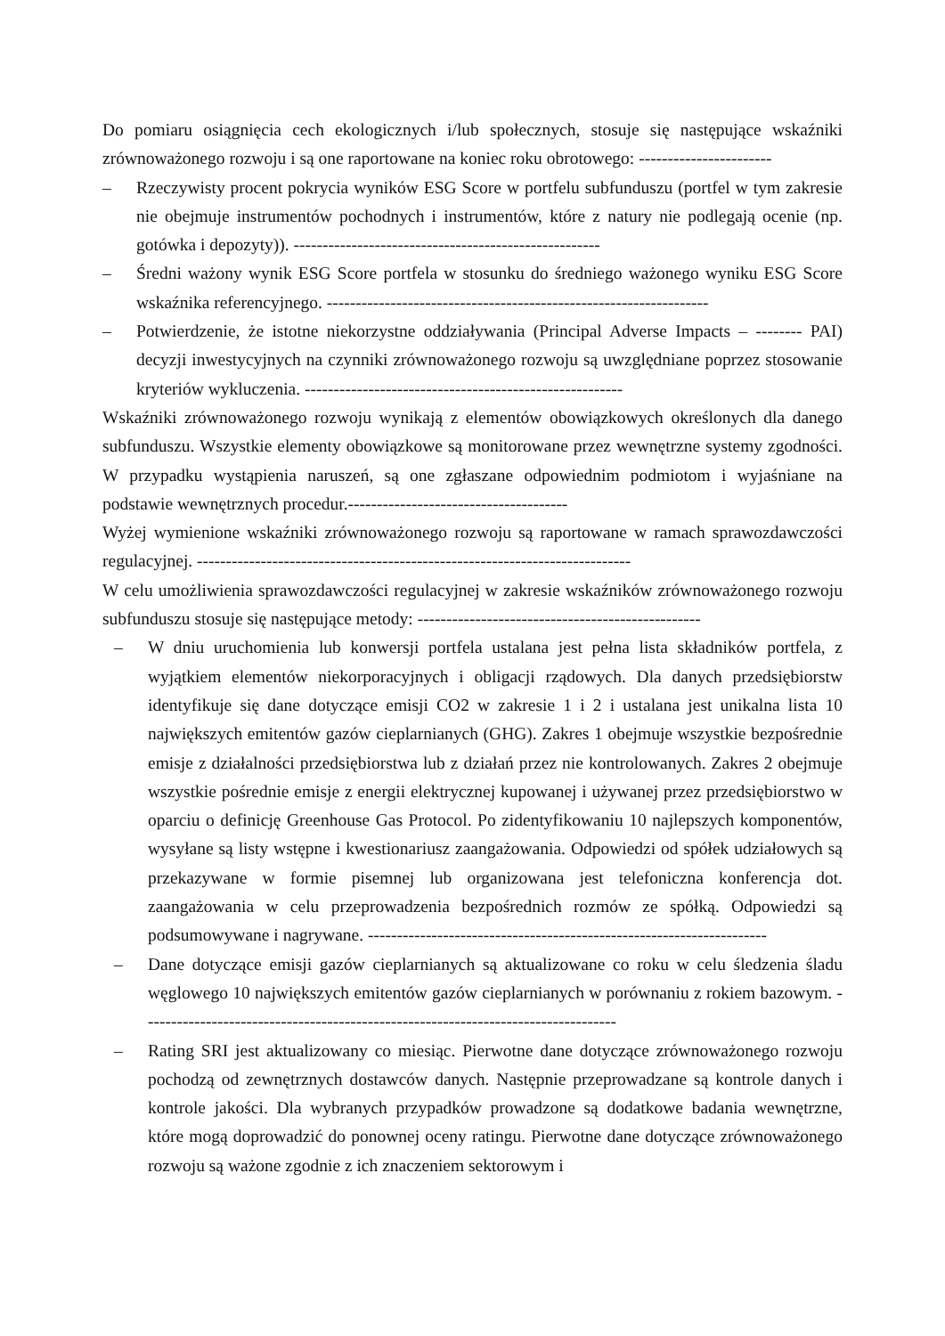Do pomiaru osiągnięcia cech ekologicznych i/lub społecznych, stosuje się następujące wskaźniki zrównoważonego rozwoju i są one raportowane na koniec roku obrotowego: -----------------------
– Rzeczywisty procent pokrycia wyników ESG Score w portfelu subfunduszu (portfel w tym zakresie nie obejmuje instrumentów pochodnych i instrumentów, które z natury nie podlegają ocenie (np. gotówka i depozyty)). -----------------------------------------------------
– Średni ważony wynik ESG Score portfela w stosunku do średniego ważonego wyniku ESG Score wskaźnika referencyjnego. ------------------------------------------------------------------
– Potwierdzenie, że istotne niekorzystne oddziaływania (Principal Adverse Impacts – -------- PAI) decyzji inwestycyjnych na czynniki zrównoważonego rozwoju są uwzględniane poprzez stosowanie kryteriów wykluczenia. -------------------------------------------------------
Wskaźniki zrównoważonego rozwoju wynikają z elementów obowiązkowych określonych dla danego subfunduszu. Wszystkie elementy obowiązkowe są monitorowane przez wewnętrzne systemy zgodności. W przypadku wystąpienia naruszeń, są one zgłaszane odpowiednim podmiotom i wyjaśniane na podstawie wewnętrznych procedur.--------------------------------------
Wyżej wymienione wskaźniki zrównoważonego rozwoju są raportowane w ramach sprawozdawczości regulacyjnej. ---------------------------------------------------------------------------
W celu umożliwienia sprawozdawczości regulacyjnej w zakresie wskaźników zrównoważonego rozwoju subfunduszu stosuje się następujące metody: -------------------------------------------------
– W dniu uruchomienia lub konwersji portfela ustalana jest pełna lista składników portfela, z wyjątkiem elementów niekorporacyjnych i obligacji rządowych. Dla danych przedsiębiorstw identyfikuje się dane dotyczące emisji CO2 w zakresie 1 i 2 i ustalana jest unikalna lista 10 największych emitentów gazów cieplarnianych (GHG). Zakres 1 obejmuje wszystkie bezpośrednie emisje z działalności przedsiębiorstwa lub z działań przez nie kontrolowanych. Zakres 2 obejmuje wszystkie pośrednie emisje z energii elektrycznej kupowanej i używanej przez przedsiębiorstwo w oparciu o definicję Greenhouse Gas Protocol. Po zidentyfikowaniu 10 najlepszych komponentów, wysyłane są listy wstępne i kwestionariusz zaangażowania. Odpowiedzi od spółek udziałowych są przekazywane w formie pisemnej lub organizowana jest telefoniczna konferencja dot. zaangażowania w celu przeprowadzenia bezpośrednich rozmów ze spółką. Odpowiedzi są podsumowywane i nagrywane. ---------------------------------------------------------------------
– Dane dotyczące emisji gazów cieplarnianych są aktualizowane co roku w celu śledzenia śladu węglowego 10 największych emitentów gazów cieplarnianych w porównaniu z rokiem bazowym. ----------------------------------------------------------------------------------
– Rating SRI jest aktualizowany co miesiąc. Pierwotne dane dotyczące zrównoważonego rozwoju pochodzą od zewnętrznych dostawców danych. Następnie przeprowadzane są kontrole danych i kontrole jakości. Dla wybranych przypadków prowadzone są dodatkowe badania wewnętrzne, które mogą doprowadzić do ponownej oceny ratingu. Pierwotne dane dotyczące zrównoważonego rozwoju są ważone zgodnie z ich znaczeniem sektorowym i